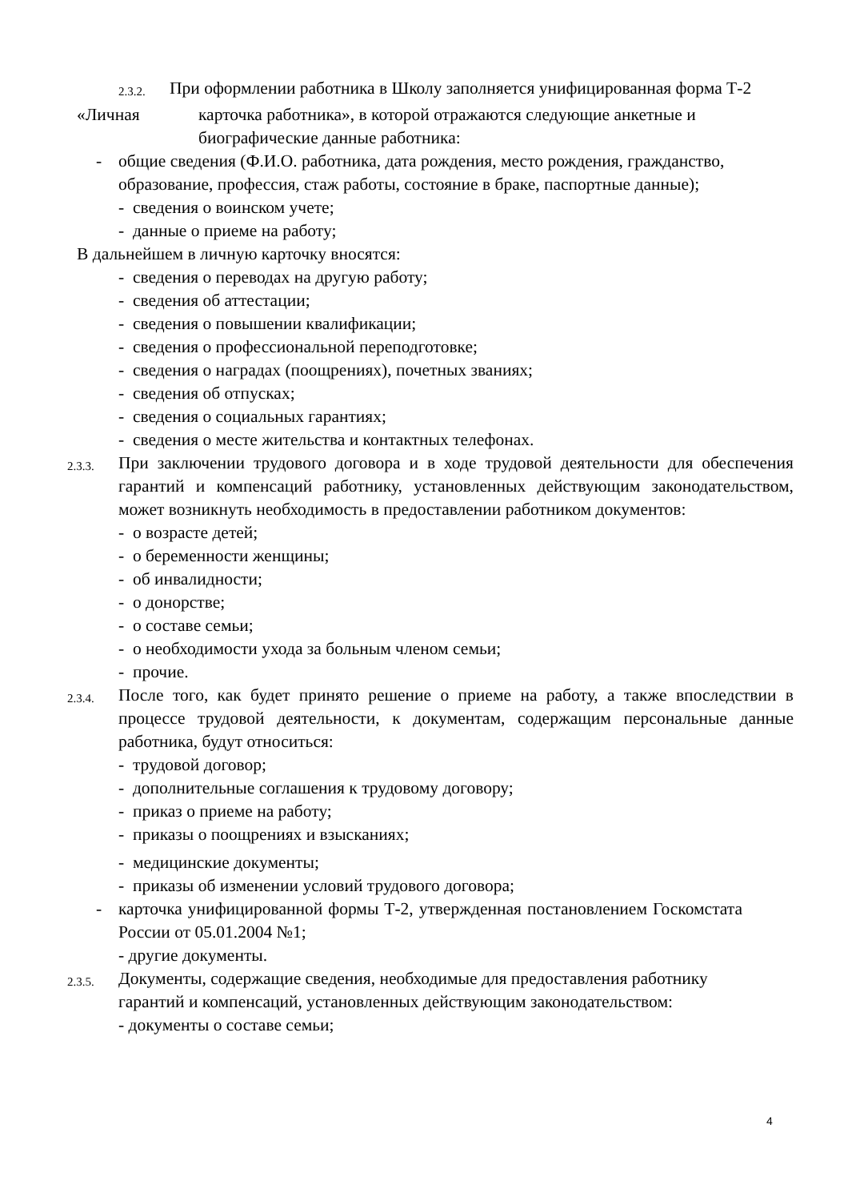2.3.2.
При оформлении работника в Школу заполняется унифицированная форма Т-2
«Личная карточка работника», в которой отражаются следующие анкетные и биографические данные работника:
- общие сведения (Ф.И.О. работника, дата рождения, место рождения, гражданство, образование, профессия, стаж работы, состояние в браке, паспортные данные);
- сведения о воинском учете;
- данные о приеме на работу;
В дальнейшем в личную карточку вносятся:
- сведения о переводах на другую работу;
- сведения об аттестации;
- сведения о повышении квалификации;
- сведения о профессиональной переподготовке;
- сведения о наградах (поощрениях), почетных званиях;
- сведения об отпусках;
- сведения о социальных гарантиях;
- сведения о месте жительства и контактных телефонах.
2.3.3.
При заключении трудового договора и в ходе трудовой деятельности для обеспечения гарантий и компенсаций работнику, установленных действующим законодательством, может возникнуть необходимость в предоставлении работником документов:
- о возрасте детей;
- о беременности женщины;
- об инвалидности;
- о донорстве;
- о составе семьи;
- о необходимости ухода за больным членом семьи;
- прочие.
2.3.4.
После того, как будет принято решение о приеме на работу, а также впоследствии в процессе трудовой деятельности, к документам, содержащим персональные данные работника, будут относиться:
- трудовой договор;
- дополнительные соглашения к трудовому договору;
- приказ о приеме на работу;
- приказы о поощрениях и взысканиях;
- медицинские документы;
- приказы об изменении условий трудового договора;
- карточка унифицированной формы Т-2, утвержденная постановлением Госкомстата России от 05.01.2004 №1;
- другие документы.
2.3.5.
Документы, содержащие сведения, необходимые для предоставления работнику гарантий и компенсаций, установленных действующим законодательством:
- документы о составе семьи;
4